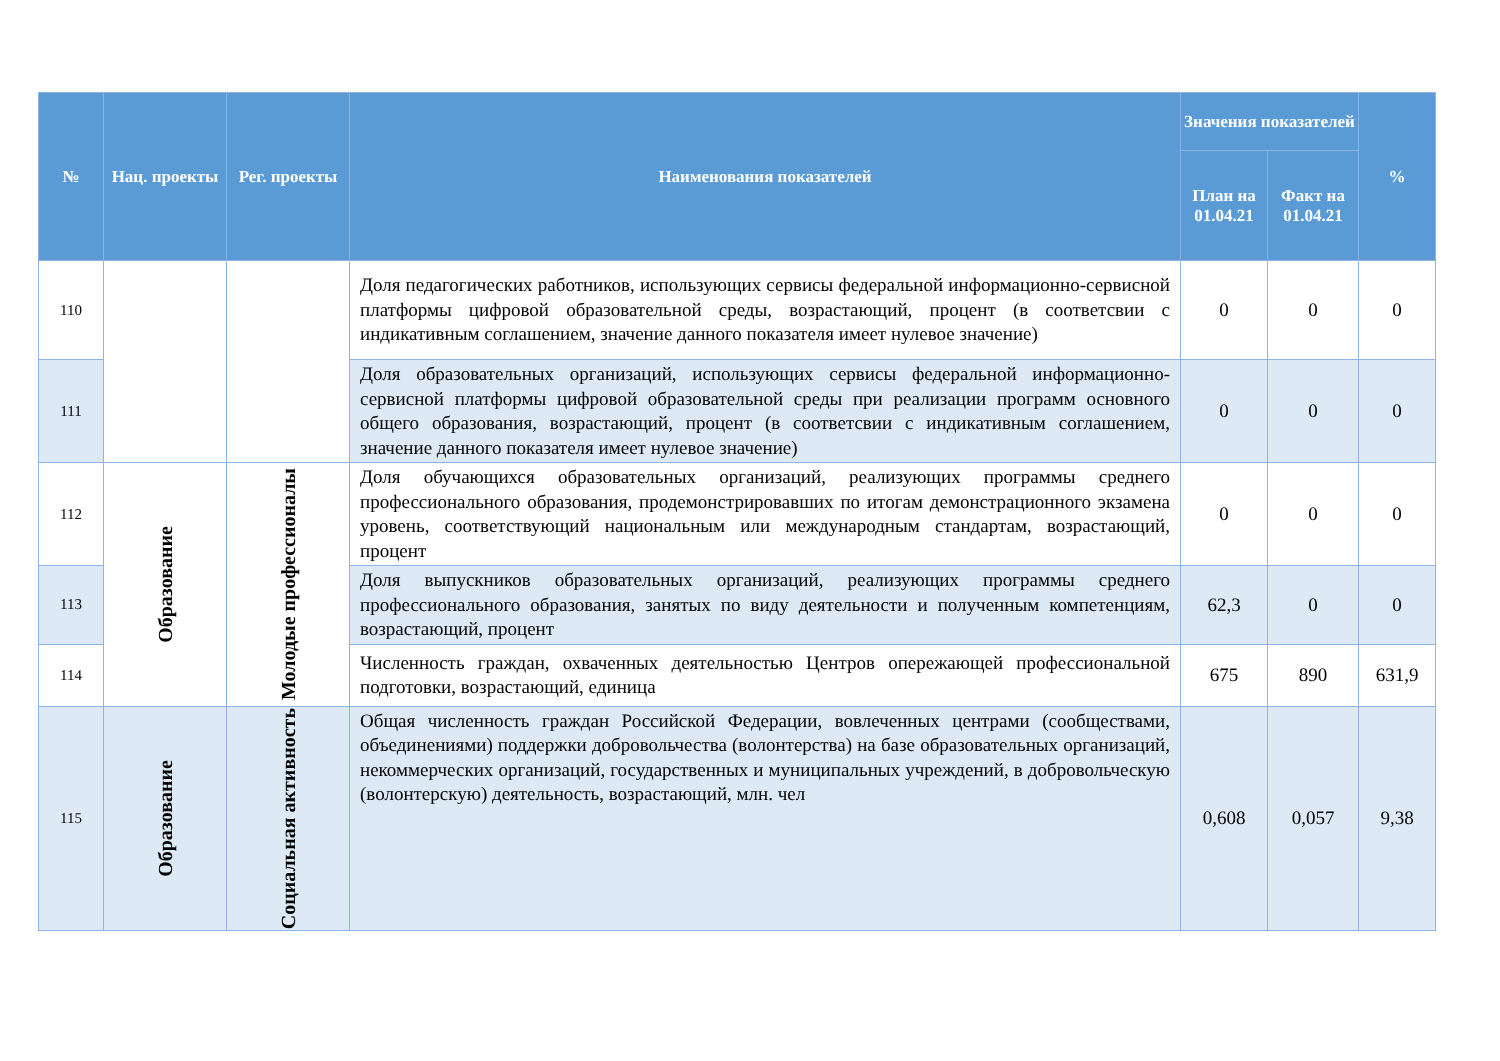| № | Нац. проекты | Рег. проекты | Наименования показателей | Значения показателей | | % |
| --- | --- | --- | --- | --- | --- | --- |
| | | | | План на 01.04.21 | Факт на 01.04.21 | |
| 110 | | | Доля педагогических работников, использующих сервисы федеральной информационно-сервисной платформы цифровой образовательной среды, возрастающий, процент (в соответсвии с индикативным соглашением, значение данного показателя имеет нулевое значение) | 0 | 0 | 0 |
| 111 | | | Доля образовательных организаций, использующих сервисы федеральной информационно-сервисной платформы цифровой образовательной среды при реализации программ основного общего образования, возрастающий, процент (в соответсвии с индикативным соглашением, значение данного показателя имеет нулевое значение) | 0 | 0 | 0 |
| 112 | Образование | Молодые профессионалы | Доля обучающихся образовательных организаций, реализующих программы среднего профессионального образования, продемонстрировавших по итогам демонстрационного экзамена уровень, соответствующий национальным или международным стандартам, возрастающий, процент | 0 | 0 | 0 |
| 113 | | | Доля выпускников образовательных организаций, реализующих программы среднего профессионального образования, занятых по виду деятельности и полученным компетенциям, возрастающий, процент | 62,3 | 0 | 0 |
| 114 | | | Численность граждан, охваченных деятельностью Центров опережающей профессиональной подготовки, возрастающий, единица | 675 | 890 | 631,9 |
| 115 | Образование | Социальная активность | Общая численность граждан Российской Федерации, вовлеченных центрами (сообществами, объединениями) поддержки добровольчества (волонтерства) на базе образовательных организаций, некоммерческих организаций, государственных и муниципальных учреждений, в добровольческую (волонтерскую) деятельность, возрастающий, млн. чел | 0,608 | 0,057 | 9,38 |